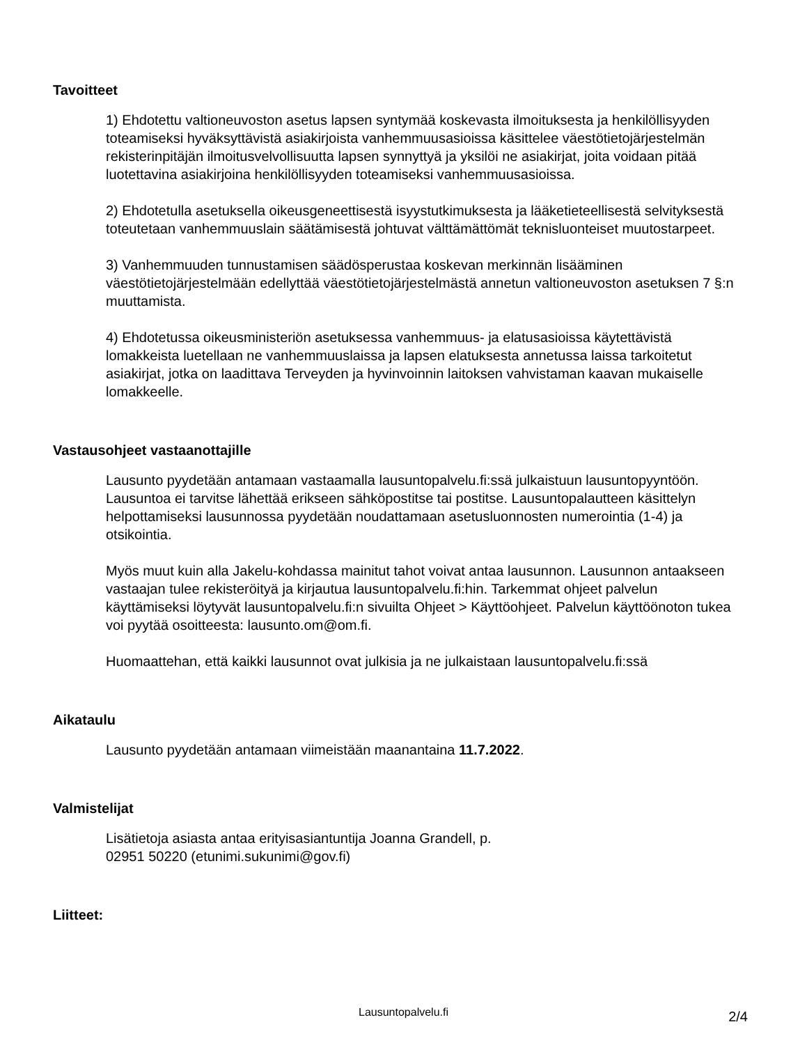Tavoitteet
1) Ehdotettu valtioneuvoston asetus lapsen syntymää koskevasta ilmoituksesta ja henkilöllisyyden toteamiseksi hyväksyttävistä asiakirjoista vanhemmuusasioissa käsittelee väestötietojärjestelmän rekisterinpitäjän ilmoitusvelvollisuutta lapsen synnyttyä ja yksilöi ne asiakirjat, joita voidaan pitää luotettavina asiakirjoina henkilöllisyyden toteamiseksi vanhemmuusasioissa.
2) Ehdotetulla asetuksella oikeusgeneettisestä isyystutkimuksesta ja lääketieteellisestä selvityksestä toteutetaan vanhemmuuslain säätämisestä johtuvat välttämättömät teknisluonteiset muutostarpeet.
3) Vanhemmuuden tunnustamisen säädösperustaa koskevan merkinnän lisääminen väestötietojärjestelmään edellyttää väestötietojärjestelmästä annetun valtioneuvoston asetuksen 7 §:n muuttamista.
4) Ehdotetussa oikeusministeriön asetuksessa vanhemmuus- ja elatusasioissa käytettävistä lomakkeista luetellaan ne vanhemmuuslaissa ja lapsen elatuksesta annetussa laissa tarkoitetut asiakirjat, jotka on laadittava Terveyden ja hyvinvoinnin laitoksen vahvistaman kaavan mukaiselle lomakkeelle.
Vastausohjeet vastaanottajille
Lausunto pyydetään antamaan vastaamalla lausuntopalvelu.fi:ssä julkaistuun lausuntopyyntöön. Lausuntoa ei tarvitse lähettää erikseen sähköpostitse tai postitse. Lausuntopalautteen käsittelyn helpottamiseksi lausunnossa pyydetään noudattamaan asetusluonnosten numerointia (1-4) ja otsikointia.
Myös muut kuin alla Jakelu-kohdassa mainitut tahot voivat antaa lausunnon. Lausunnon antaakseen vastaajan tulee rekisteröityä ja kirjautua lausuntopalvelu.fi:hin. Tarkemmat ohjeet palvelun käyttämiseksi löytyvät lausuntopalvelu.fi:n sivuilta Ohjeet > Käyttöohjeet. Palvelun käyttöönoton tukea voi pyytää osoitteesta: lausunto.om@om.fi.
Huomaattehan, että kaikki lausunnot ovat julkisia ja ne julkaistaan lausuntopalvelu.fi:ssä
Aikataulu
Lausunto pyydetään antamaan viimeistään maanantaina 11.7.2022.
Valmistelijat
Lisätietoja asiasta antaa erityisasiantuntija Joanna Grandell, p.
02951 50220 (etunimi.sukunimi@gov.fi)
Liitteet:
Lausuntopalvelu.fi
2/4